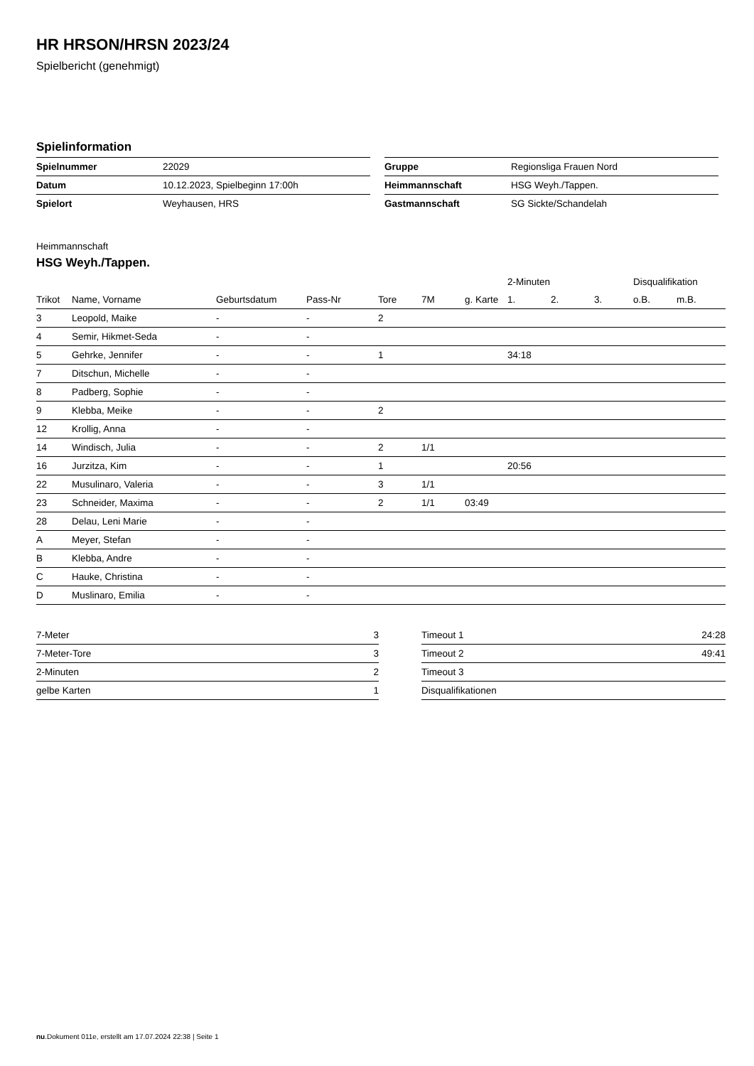HR HRSON/HRSN 2023/24
Spielbericht (genehmigt)
Spielinformation
| Spielnummer | 22029 |
| Datum | 10.12.2023, Spielbeginn 17:00h |
| Spielort | Weyhausen, HRS |
| Gruppe | Regionsliga Frauen Nord |
| Heimmannschaft | HSG Weyh./Tappen. |
| Gastmannschaft | SG Sickte/Schandelah |
Heimmannschaft
HSG Weyh./Tappen.
| | | | | | | | 2-Minuten | | | Disqualifikation | |
| --- | --- | --- | --- | --- | --- | --- | --- | --- | --- | --- | --- |
| Trikot | Name, Vorname | Geburtsdatum | Pass-Nr | Tore | 7M | g. Karte | 1. | 2. | 3. | o.B. | m.B. |
| 3 | Leopold, Maike | - | - | 2 | | | | | | | |
| 4 | Semir, Hikmet-Seda | - | - | | | | | | | | |
| 5 | Gehrke, Jennifer | - | - | 1 | | | 34:18 | | | | |
| 7 | Ditschun, Michelle | - | - | | | | | | | | |
| 8 | Padberg, Sophie | - | - | | | | | | | | |
| 9 | Klebba, Meike | - | - | 2 | | | | | | | |
| 12 | Krollig, Anna | - | - | | | | | | | | |
| 14 | Windisch, Julia | - | - | 2 | 1/1 | | | | | | |
| 16 | Jurzitza, Kim | - | - | 1 | | | 20:56 | | | | |
| 22 | Musulinaro, Valeria | - | - | 3 | 1/1 | | | | | | |
| 23 | Schneider, Maxima | - | - | 2 | 1/1 | 03:49 | | | | | |
| 28 | Delau, Leni Marie | - | - | | | | | | | | |
| A | Meyer, Stefan | - | - | | | | | | | | |
| B | Klebba, Andre | - | - | | | | | | | | |
| C | Hauke, Christina | - | - | | | | | | | | |
| D | Muslinaro, Emilia | - | - | | | | | | | | |
| 7-Meter | 3 |
| 7-Meter-Tore | 3 |
| 2-Minuten | 2 |
| gelbe Karten | 1 |
| Timeout 1 | 24:28 |
| Timeout 2 | 49:41 |
| Timeout 3 | |
| Disqualifikationen | |
nu.Dokument 011e, erstellt am 17.07.2024 22:38 | Seite 1